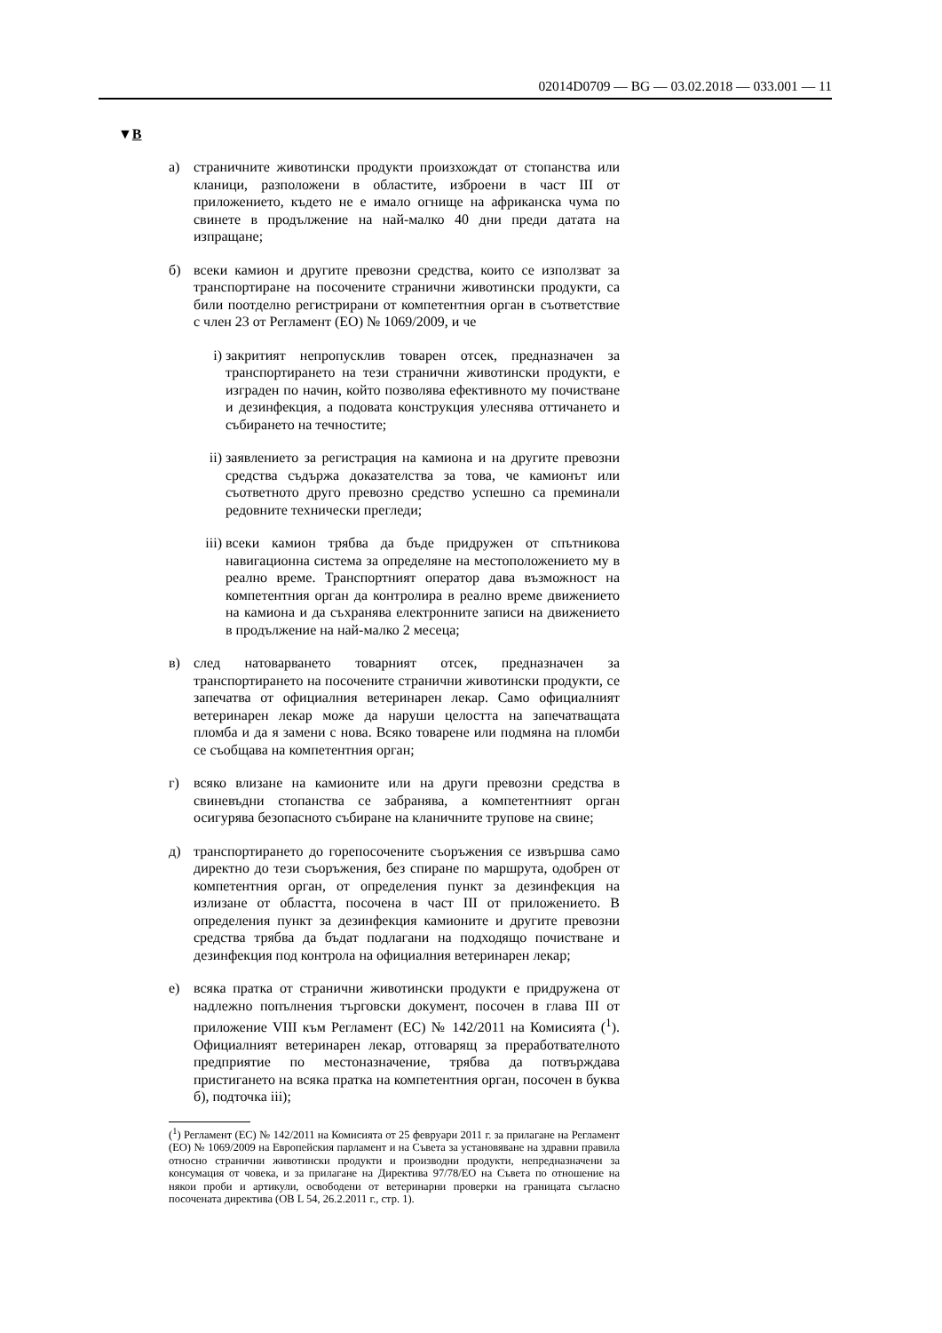02014D0709 — BG — 03.02.2018 — 033.001 — 11
▼B
а) страничните животински продукти произхождат от стопанства или кланици, разположени в областите, изброени в част III от приложението, където не е имало огнище на африканска чума по свинете в продължение на най-малко 40 дни преди датата на изпращане;
б) всеки камион и другите превозни средства, които се използват за транспортиране на посочените странични животински продукти, са били поотделно регистрирани от компетентния орган в съответствие с член 23 от Регламент (ЕО) № 1069/2009, и че
i) закритият непропусклив товарен отсек, предназначен за транспортирането на тези странични животински продукти, е изграден по начин, който позволява ефективното му почистване и дезинфекция, а подовата конструкция улеснява оттичането и събирането на течностите;
ii) заявлението за регистрация на камиона и на другите превозни средства съдържа доказателства за това, че камионът или съответното друго превозно средство успешно са преминали редовните технически прегледи;
iii) всеки камион трябва да бъде придружен от спътникова навигационна система за определяне на местоположението му в реално време. Транспортният оператор дава възможност на компетентния орган да контролира в реално време движението на камиона и да съхранява електронните записи на движението в продължение на най-малко 2 месеца;
в) след натоварването товарният отсек, предназначен за транспортирането на посочените странични животински продукти, се запечатва от официалния ветеринарен лекар. Само официалният ветеринарен лекар може да наруши целостта на запечатващата пломба и да я замени с нова. Всяко товарене или подмяна на пломби се съобщава на компетентния орган;
г) всяко влизане на камионите или на други превозни средства в свиневъдни стопанства се забранява, а компетентният орган осигурява безопасното събиране на кланичните трупове на свине;
д) транспортирането до горепосочените съоръжения се извършва само директно до тези съоръжения, без спиране по маршрута, одобрен от компетентния орган, от определения пункт за дезинфекция на излизане от областта, посочена в част III от приложението. В определения пункт за дезинфекция камионите и другите превозни средства трябва да бъдат подлагани на подходящо почистване и дезинфекция под контрола на официалния ветеринарен лекар;
е) всяка пратка от странични животински продукти е придружена от надлежно попълнения търговски документ, посочен в глава III от приложение VIII към Регламент (ЕС) № 142/2011 на Комисията (<sup>1</sup>). Официалният ветеринарен лекар, отговарящ за преработвателното предприятие по местоназначение, трябва да потвърждава пристигането на всяка пратка на компетентния орган, посочен в буква б), подточка iii);
(<sup>1</sup>) Регламент (ЕС) № 142/2011 на Комисията от 25 февруари 2011 г. за прилагане на Регламент (ЕО) № 1069/2009 на Европейския парламент и на Съвета за установяване на здравни правила относно странични животински продукти и производни продукти, непредназначени за консумация от човека, и за прилагане на Директива 97/78/ЕО на Съвета по отношение на някои проби и артикули, освободени от ветеринарни проверки на границата съгласно посочената директива (ОВ L 54, 26.2.2011 г., стр. 1).